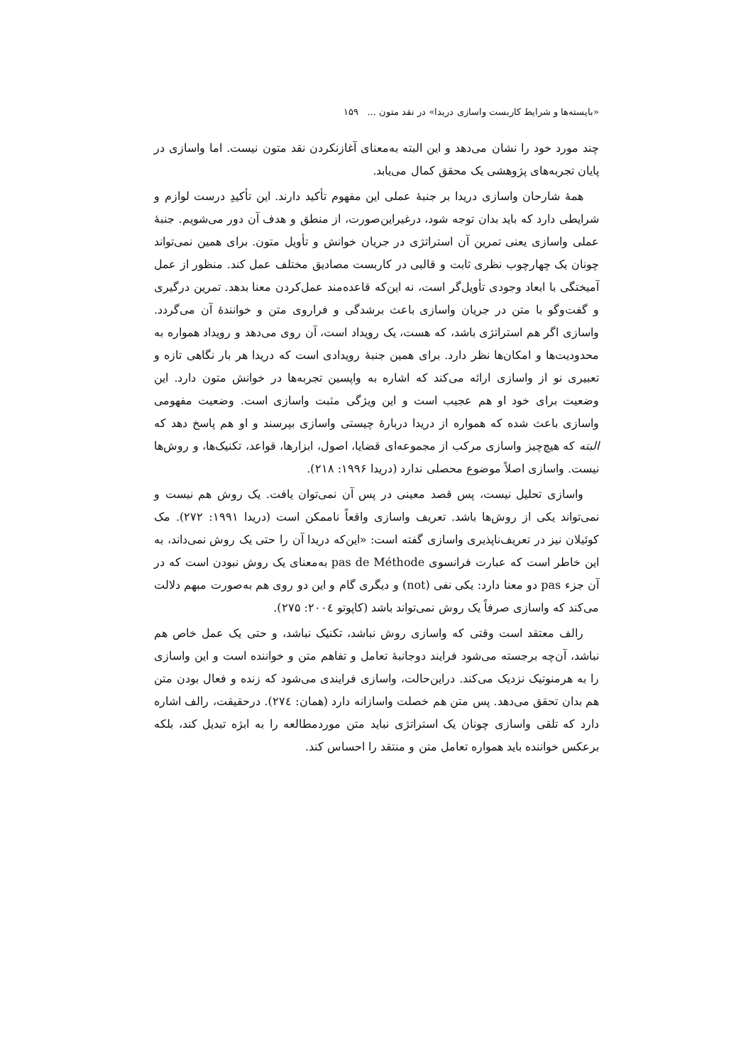«بایسته‌ها و شرایط کاربست واسازی دریدا» در نقد متون ... ۱۵۹
چند مورد خود را نشان می‌دهد و این البته به‌معنای آغازنکردن نقد متون نیست. اما واسازی در پایان تجربه‌های پژوهشی یک محقق کمال می‌یابد.
همهٔ شارحان واسازی دریدا بر جنبهٔ عملی این مفهوم تأکید دارند. این تأکیدِ درست لوازم و شرایطی دارد که باید بدان توجه شود، درغیراین‌صورت، از منطق و هدف آن دور می‌شویم. جنبهٔ عملی واسازی یعنی تمرین آن استراتژی در جریان خوانش و تأویل متون. برای همین نمی‌تواند چونان یک چهارچوب نظری ثابت و قالبی در کاربست مصادیق مختلف عمل کند. منظور از عمل آمیختگی با ابعاد وجودی تأویل‌گر است، نه این‌که قاعده‌مند عمل‌کردن معنا بدهد. تمرین درگیری و گفت‌وگو با متن در جریان واسازی باعث برشدگی و فراروی متن و خوانندهٔ آن می‌گردد. واسازی اگر هم استراتژی باشد، که هست، یک رویداد است، آن روی می‌دهد و رویداد همواره به محدودیت‌ها و امکان‌ها نظر دارد. برای همین جنبهٔ رویدادی است که دریدا هر بار نگاهی تازه و تعبیری نو از واسازی ارائه می‌کند که اشاره به واپسین تجربه‌ها در خوانش متون دارد. این وضعیت برای خود او هم عجیب است و این ویژگی مثبت واسازی است. وضعیت مفهومی واسازی باعث شده که همواره از دریدا دربارهٔ چیستی واسازی بپرسند و او هم پاسخ دهد که البته که هیچ‌چیز واسازی مرکب از مجموعه‌ای قضایا، اصول، ابزارها، قواعد، تکنیک‌ها، و روش‌ها نیست. واسازی اصلاً موضوع محصلی ندارد (دریدا ۱۹۹۶: ۲۱۸).
واسازی تحلیل نیست، پس قصد معینی در پس آن نمی‌توان یافت. یک روش هم نیست و نمی‌تواند یکی از روش‌ها باشد. تعریف واسازی واقعاً ناممکن است (دریدا ۱۹۹۱: ۲۷۲). مک کوئیلان نیز در تعریف‌ناپذیری واسازی گفته است: «این‌که دریدا آن را حتی یک روش نمی‌داند، به این خاطر است که عبارت فرانسوی pas de Méthode به‌معنای یک روش نبودن است که در آن جزء pas دو معنا دارد: یکی نفی (not) و دیگری گام و این دو روی هم به‌صورت مبهم دلالت می‌کند که واسازی صرفاً یک روش نمی‌تواند باشد (کاپوتو ۲۰۰٤: ۲۷۵).
رالف معتقد است وقتی که واسازی روش نباشد، تکنیک نباشد، و حتی یک عمل خاص هم نباشد، آن‌چه برجسته می‌شود فرایند دوجانبهٔ تعامل و تفاهم متن و خواننده است و این واسازی را به هرمنوتیک نزدیک می‌کند. دراین‌حالت، واسازی فرایندی می‌شود که زنده و فعال بودن متن هم بدان تحقق می‌دهد. پس متن هم خصلت واسازانه دارد (همان: ۲۷٤). درحقیقت، رالف اشاره دارد که تلقی واسازی چونان یک استراتژی نباید متن موردمطالعه را به ابژه تبدیل کند، بلکه برعکس خواننده باید همواره تعامل متن و منتقد را احساس کند.